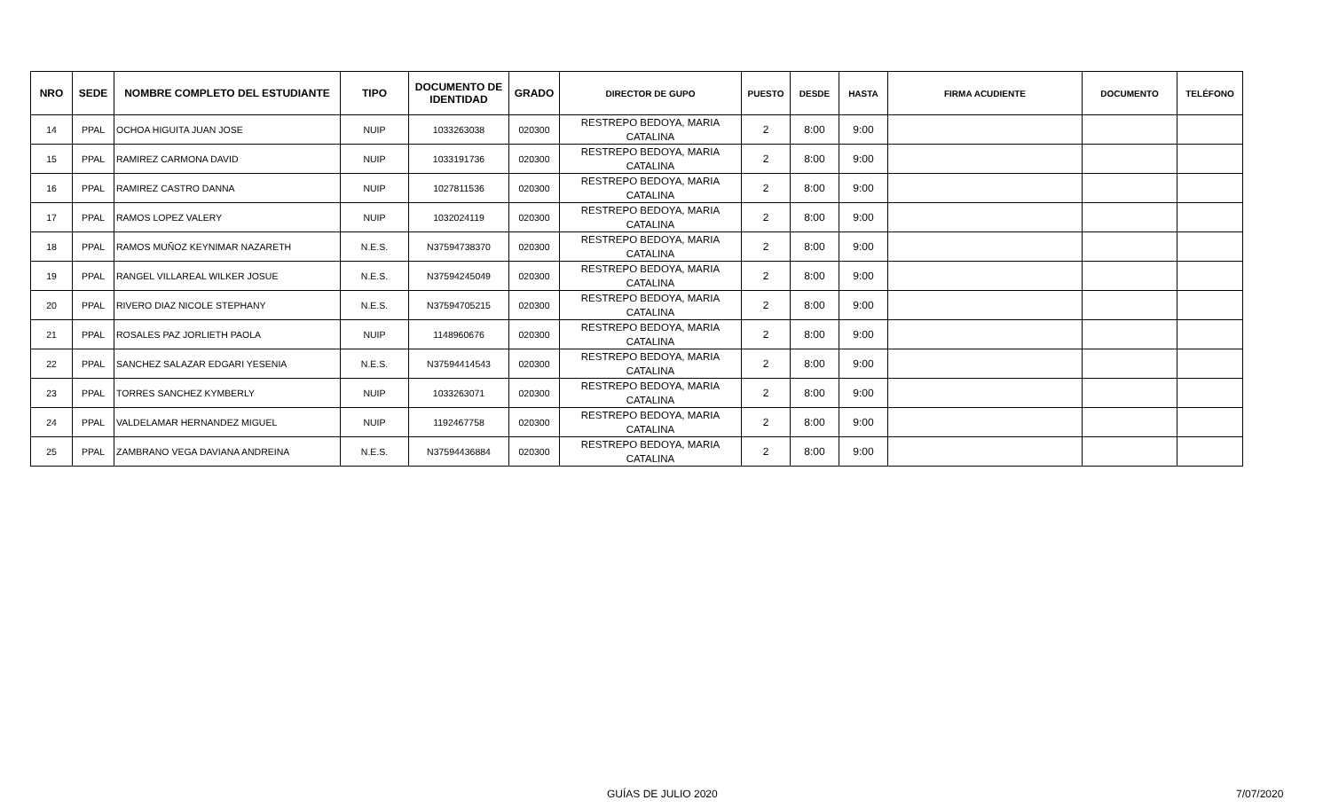| NRO | SEDE | NOMBRE COMPLETO DEL ESTUDIANTE | TIPO | DOCUMENTO DE IDENTIDAD | GRADO | DIRECTOR DE GUPO | PUESTO | DESDE | HASTA | FIRMA ACUDIENTE | DOCUMENTO | TELÉFONO |
| --- | --- | --- | --- | --- | --- | --- | --- | --- | --- | --- | --- | --- |
| 14 | PPAL | OCHOA HIGUITA JUAN JOSE | NUIP | 1033263038 | 020300 | RESTREPO BEDOYA, MARIA CATALINA | 2 | 8:00 | 9:00 | | | |
| 15 | PPAL | RAMIREZ CARMONA DAVID | NUIP | 1033191736 | 020300 | RESTREPO BEDOYA, MARIA CATALINA | 2 | 8:00 | 9:00 | | | |
| 16 | PPAL | RAMIREZ CASTRO DANNA | NUIP | 1027811536 | 020300 | RESTREPO BEDOYA, MARIA CATALINA | 2 | 8:00 | 9:00 | | | |
| 17 | PPAL | RAMOS LOPEZ VALERY | NUIP | 1032024119 | 020300 | RESTREPO BEDOYA, MARIA CATALINA | 2 | 8:00 | 9:00 | | | |
| 18 | PPAL | RAMOS MUÑOZ KEYNIMAR NAZARETH | N.E.S. | N37594738370 | 020300 | RESTREPO BEDOYA, MARIA CATALINA | 2 | 8:00 | 9:00 | | | |
| 19 | PPAL | RANGEL VILLAREAL WILKER JOSUE | N.E.S. | N37594245049 | 020300 | RESTREPO BEDOYA, MARIA CATALINA | 2 | 8:00 | 9:00 | | | |
| 20 | PPAL | RIVERO DIAZ NICOLE STEPHANY | N.E.S. | N37594705215 | 020300 | RESTREPO BEDOYA, MARIA CATALINA | 2 | 8:00 | 9:00 | | | |
| 21 | PPAL | ROSALES PAZ JORLIETH PAOLA | NUIP | 1148960676 | 020300 | RESTREPO BEDOYA, MARIA CATALINA | 2 | 8:00 | 9:00 | | | |
| 22 | PPAL | SANCHEZ SALAZAR EDGARI YESENIA | N.E.S. | N37594414543 | 020300 | RESTREPO BEDOYA, MARIA CATALINA | 2 | 8:00 | 9:00 | | | |
| 23 | PPAL | TORRES SANCHEZ KYMBERLY | NUIP | 1033263071 | 020300 | RESTREPO BEDOYA, MARIA CATALINA | 2 | 8:00 | 9:00 | | | |
| 24 | PPAL | VALDELAMAR HERNANDEZ MIGUEL | NUIP | 1192467758 | 020300 | RESTREPO BEDOYA, MARIA CATALINA | 2 | 8:00 | 9:00 | | | |
| 25 | PPAL | ZAMBRANO VEGA DAVIANA ANDREINA | N.E.S. | N37594436884 | 020300 | RESTREPO BEDOYA, MARIA CATALINA | 2 | 8:00 | 9:00 | | | |
GUÍAS DE JULIO 2020 7/07/2020